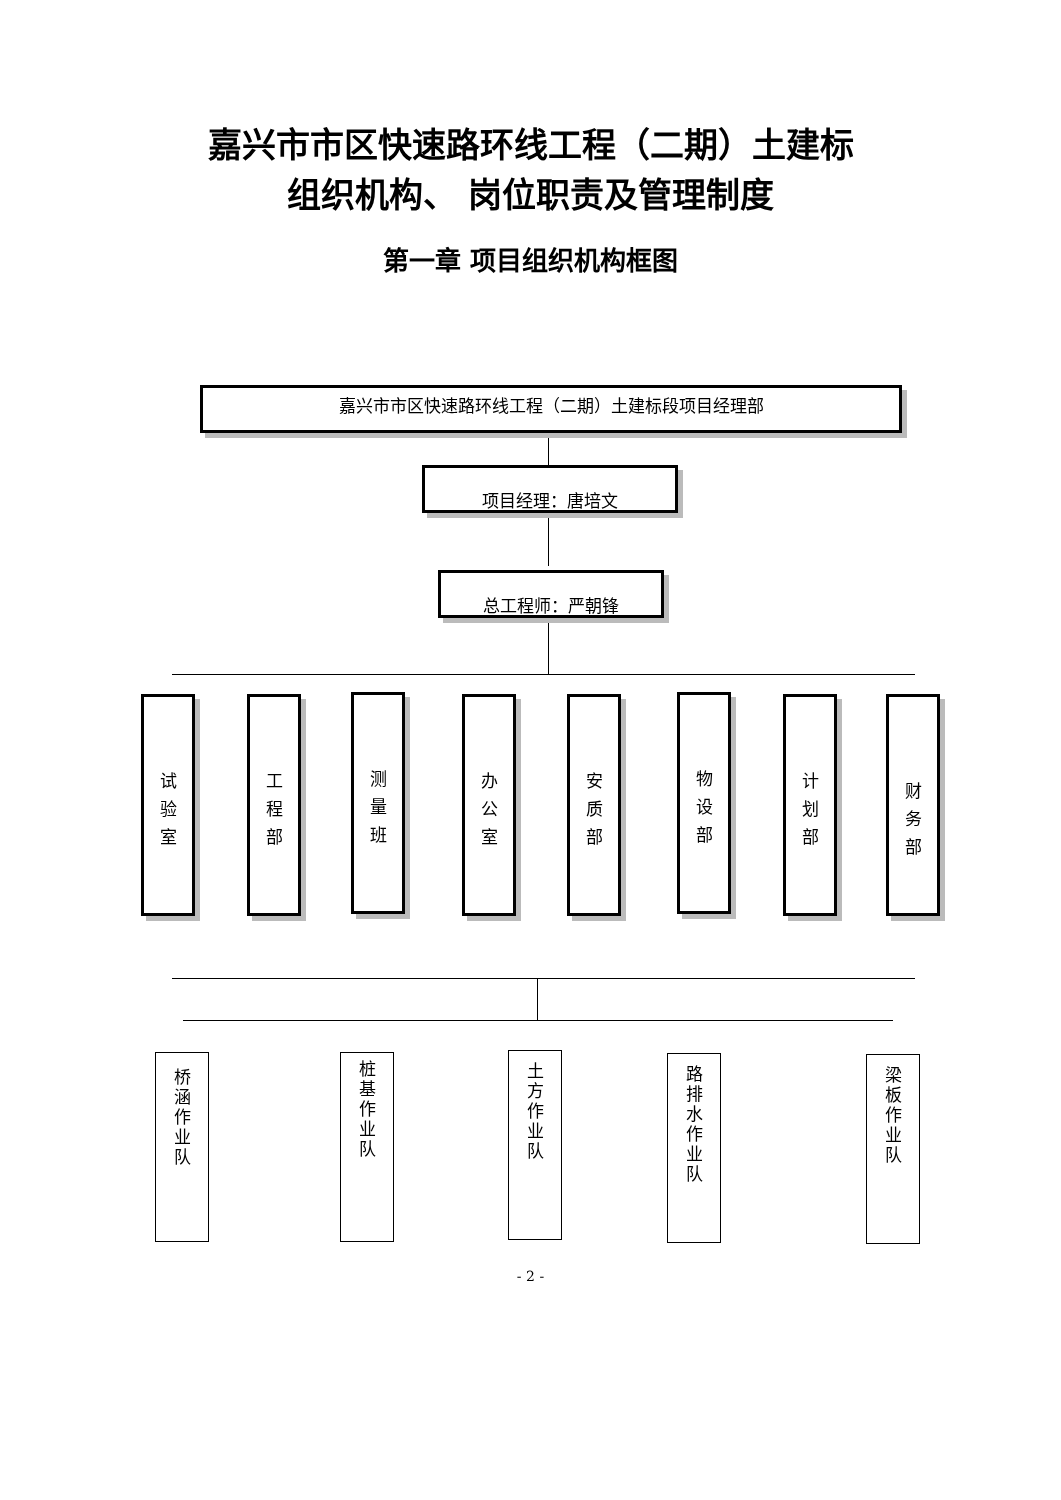嘉兴市市区快速路环线工程（二期）土建标
组织机构、 岗位职责及管理制度
第一章 项目组织机构框图
嘉兴市市区快速路环线工程（二期）土建标段项目经理部
项目经理：唐培文
总工程师：严朝锋
试
验
室
工
程
部
测
量
班
办
公
室
安
质
部
物
设
部
计
划
部
财
务
部
桥
涵
作
业
队
桩
基
作
业
队
土
方
作
业
队
路
排
水
作
业
队
梁
板
作
业
队
- 2 -